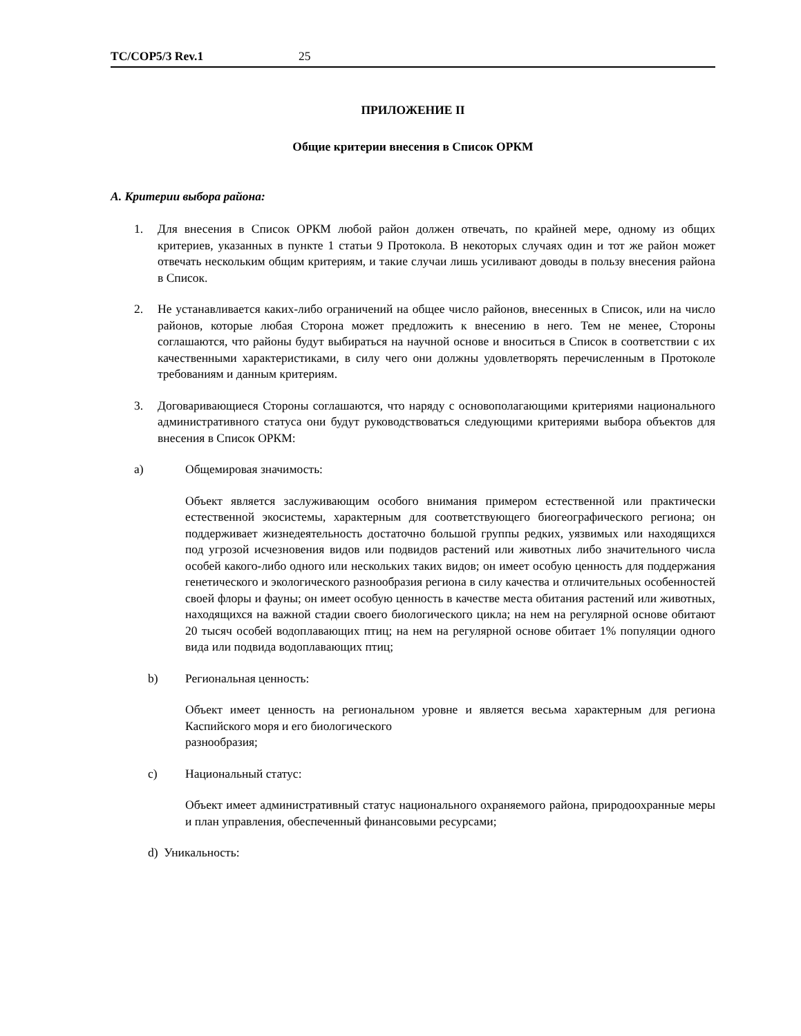TC/COP5/3 Rev.1 25
ПРИЛОЖЕНИЕ II
Общие критерии внесения в Список ОРКМ
A. Критерии выбора района:
1. Для внесения в Список ОРКМ любой район должен отвечать, по крайней мере, одному из общих критериев, указанных в пункте 1 статьи 9 Протокола. В некоторых случаях один и тот же район может отвечать нескольким общим критериям, и такие случаи лишь усиливают доводы в пользу внесения района в Список.
2. Не устанавливается каких-либо ограничений на общее число районов, внесенных в Список, или на число районов, которые любая Сторона может предложить к внесению в него. Тем не менее, Стороны соглашаются, что районы будут выбираться на научной основе и вноситься в Список в соответствии с их качественными характеристиками, в силу чего они должны удовлетворять перечисленным в Протоколе требованиям и данным критериям.
3. Договаривающиеся Стороны соглашаются, что наряду с основополагающими критериями национального административного статуса они будут руководствоваться следующими критериями выбора объектов для внесения в Список ОРКМ:
a) Общемировая значимость:
Объект является заслуживающим особого внимания примером естественной или практически естественной экосистемы, характерным для соответствующего биогеографического региона; он поддерживает жизнедеятельность достаточно большой группы редких, уязвимых или находящихся под угрозой исчезновения видов или подвидов растений или животных либо значительного числа особей какого-либо одного или нескольких таких видов; он имеет особую ценность для поддержания генетического и экологического разнообразия региона в силу качества и отличительных особенностей своей флоры и фауны; он имеет особую ценность в качестве места обитания растений или животных, находящихся на важной стадии своего биологического цикла; на нем на регулярной основе обитают 20 тысяч особей водоплавающих птиц; на нем на регулярной основе обитает 1% популяции одного вида или подвида водоплавающих птиц;
b) Региональная ценность:
Объект имеет ценность на региональном уровне и является весьма характерным для региона Каспийского моря и его биологического
разнообразия;
c) Национальный статус:
Объект имеет административный статус национального охраняемого района, природоохранные меры и план управления, обеспеченный финансовыми ресурсами;
d) Уникальность: